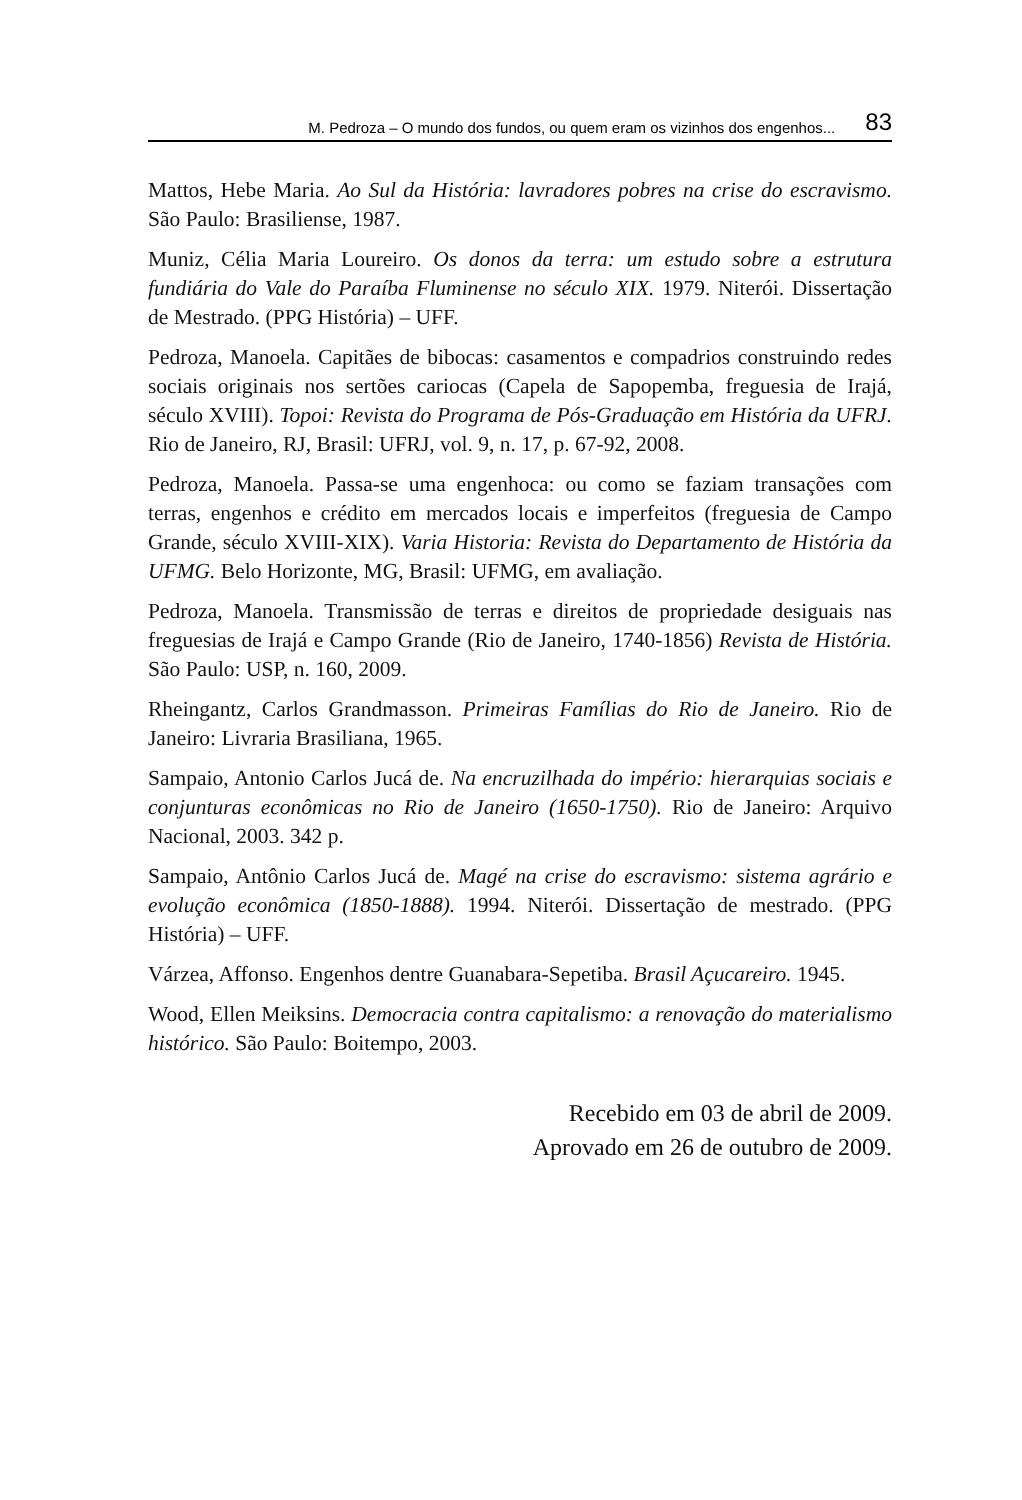M. Pedroza – O mundo dos fundos, ou quem eram os vizinhos dos engenhos... 83
Mattos, Hebe Maria. Ao Sul da História: lavradores pobres na crise do escravismo. São Paulo: Brasiliense, 1987.
Muniz, Célia Maria Loureiro. Os donos da terra: um estudo sobre a estrutura fundiária do Vale do Paraíba Fluminense no século XIX. 1979. Niterói. Dissertação de Mestrado. (PPG História) – UFF.
Pedroza, Manoela. Capitães de bibocas: casamentos e compadrios construindo redes sociais originais nos sertões cariocas (Capela de Sapopemba, freguesia de Irajá, século XVIII). Topoi: Revista do Programa de Pós-Graduação em História da UFRJ. Rio de Janeiro, RJ, Brasil: UFRJ, vol. 9, n. 17, p. 67-92, 2008.
Pedroza, Manoela. Passa-se uma engenhoca: ou como se faziam transações com terras, engenhos e crédito em mercados locais e imperfeitos (freguesia de Campo Grande, século XVIII-XIX). Varia Historia: Revista do Departamento de História da UFMG. Belo Horizonte, MG, Brasil: UFMG, em avaliação.
Pedroza, Manoela. Transmissão de terras e direitos de propriedade desiguais nas freguesias de Irajá e Campo Grande (Rio de Janeiro, 1740-1856) Revista de História. São Paulo: USP, n. 160, 2009.
Rheingantz, Carlos Grandmasson. Primeiras Famílias do Rio de Janeiro. Rio de Janeiro: Livraria Brasiliana, 1965.
Sampaio, Antonio Carlos Jucá de. Na encruzilhada do império: hierarquias sociais e conjunturas econômicas no Rio de Janeiro (1650-1750). Rio de Janeiro: Arquivo Nacional, 2003. 342 p.
Sampaio, Antônio Carlos Jucá de. Magé na crise do escravismo: sistema agrário e evolução econômica (1850-1888). 1994. Niterói. Dissertação de mestrado. (PPG História) – UFF.
Várzea, Affonso. Engenhos dentre Guanabara-Sepetiba. Brasil Açucareiro. 1945.
Wood, Ellen Meiksins. Democracia contra capitalismo: a renovação do materialismo histórico. São Paulo: Boitempo, 2003.
Recebido em 03 de abril de 2009.
Aprovado em 26 de outubro de 2009.